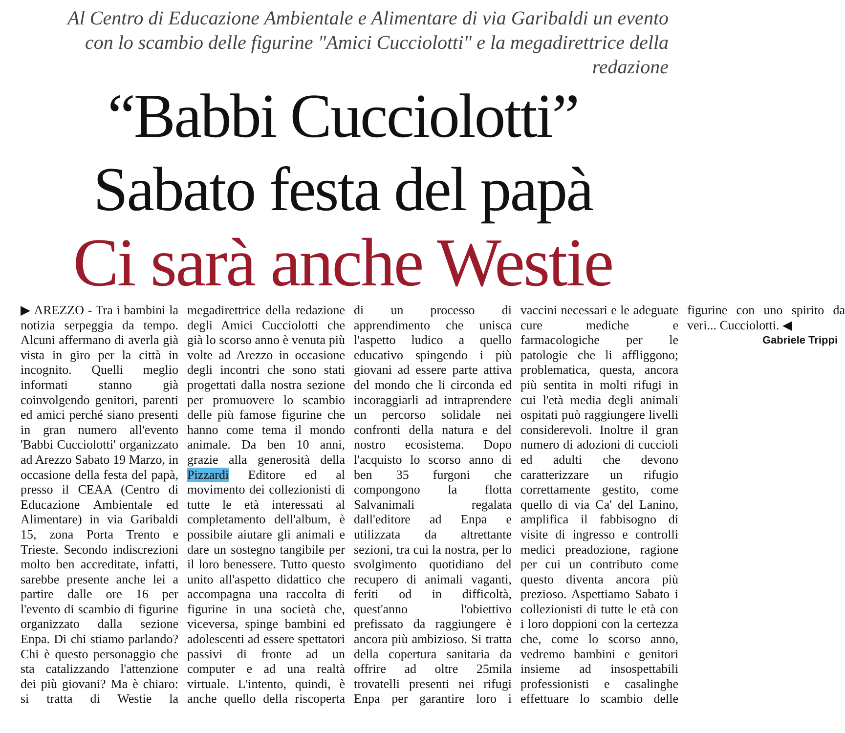Al Centro di Educazione Ambientale e Alimentare di via Garibaldi un evento
con lo scambio delle figurine "Amici Cucciolotti" e la megadirettrice della redazione
“Babbi Cucciolotti”
Sabato festa del papà
Ci sarà anche Westie
▶ AREZZO - Tra i bambini la notizia serpeggia da tempo. Alcuni affermano di averla già vista in giro per la città in incognito. Quelli meglio informati stanno già coinvolgendo genitori, parenti ed amici perché siano presenti in gran numero all'evento 'Babbi Cucciolotti' organizzato ad Arezzo Sabato 19 Marzo, in occasione della festa del papà, presso il CEAA (Centro di Educazione Ambientale ed Alimentare) in via Garibaldi 15, zona Porta Trento e Trieste. Secondo indiscrezioni molto ben accreditate, infatti, sarebbe presente anche lei a partire dalle ore 16 per l'evento di scambio di figurine organizzato dalla sezione Enpa. Di chi stiamo parlando? Chi è questo personaggio che sta catalizzando l'attenzione dei più giovani? Ma è chiaro: si tratta di Westie la megadirettrice della redazione degli Amici Cucciolotti che già lo scorso anno è venuta più volte ad Arezzo in occasione degli incontri che sono stati progettati dalla nostra sezione per promuovere lo scambio delle più famose figurine che hanno come tema il mondo animale. Da ben 10 anni, grazie alla generosità della Pizzardi Editore ed al movimento dei collezionisti di tutte le età interessati al completamento dell'album, è possibile aiutare gli animali e dare un sostegno tangibile per il loro benessere. Tutto questo unito all'aspetto didattico che accompagna una raccolta di figurine in una società che, viceversa, spinge bambini ed adolescenti ad essere spettatori passivi di fronte ad un computer e ad una realtà virtuale. L'intento, quindi, è anche quello della riscoperta di un processo di apprendimento che unisca l'aspetto ludico a quello educativo spingendo i più giovani ad essere parte attiva del mondo che li circonda ed incoraggiarli ad intraprendere un percorso solidale nei confronti della natura e del nostro ecosistema. Dopo l'acquisto lo scorso anno di ben 35 furgoni che compongono la flotta Salvanimali regalata dall'editore ad Enpa e utilizzata da altrettante sezioni, tra cui la nostra, per lo svolgimento quotidiano del recupero di animali vaganti, feriti od in difficoltà, quest'anno l'obiettivo prefissato da raggiungere è ancora più ambizioso. Si tratta della copertura sanitaria da offrire ad oltre 25mila trovatelli presenti nei rifugi Enpa per garantire loro i vaccini necessari e le adeguate cure mediche e farmacologiche per le patologie che li affliggono; problematica, questa, ancora più sentita in molti rifugi in cui l'età media degli animali ospitati può raggiungere livelli considerevoli. Inoltre il gran numero di adozioni di cuccioli ed adulti che devono caratterizzare un rifugio correttamente gestito, come quello di via Ca' del Lanino, amplifica il fabbisogno di visite di ingresso e controlli medici preadozione, ragione per cui un contributo come questo diventa ancora più prezioso. Aspettiamo Sabato i collezionisti di tutte le età con i loro doppioni con la certezza che, come lo scorso anno, vedremo bambini e genitori insieme ad insospettabili professionisti e casalinghe effettuare lo scambio delle figurine con uno spirito da veri... Cucciolotti. ◀
Gabriele Trippi